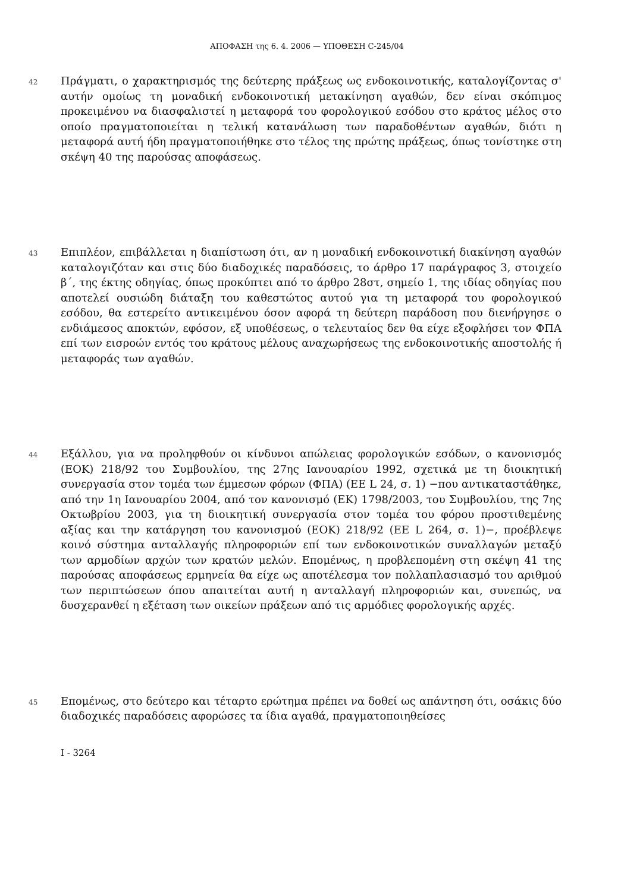ΑΠΟΦΑΣΗ της 6. 4. 2006 — ΥΠΟΘΕΣΗ C-245/04
42
Πράγματι, ο χαρακτηρισμός της δεύτερης πράξεως ως ενδοκοινοτικής, καταλογίζοντας σ' αυτήν ομοίως τη μοναδική ενδοκοινοτική μετακίνηση αγαθών, δεν είναι σκόπιμος προκειμένου να διασφαλιστεί η μεταφορά του φορολογικού εσόδου στο κράτος μέλος στο οποίο πραγματοποιείται η τελική κατανάλωση των παραδοθέντων αγαθών, διότι η μεταφορά αυτή ήδη πραγματοποιήθηκε στο τέλος της πρώτης πράξεως, όπως τονίστηκε στη σκέψη 40 της παρούσας αποφάσεως.
43
Επιπλέον, επιβάλλεται η διαπίστωση ότι, αν η μοναδική ενδοκοινοτική διακίνηση αγαθών καταλογιζόταν και στις δύο διαδοχικές παραδόσεις, το άρθρο 17 παράγραφος 3, στοιχείο β΄, της έκτης οδηγίας, όπως προκύπτει από το άρθρο 28στ, σημείο 1, της ιδίας οδηγίας που αποτελεί ουσιώδη διάταξη του καθεστώτος αυτού για τη μεταφορά του φορολογικού εσόδου, θα εστερείτο αντικειμένου όσον αφορά τη δεύτερη παράδοση που διενήργησε ο ενδιάμεσος αποκτών, εφόσον, εξ υποθέσεως, ο τελευταίος δεν θα είχε εξοφλήσει τον ΦΠΑ επί των εισροών εντός του κράτους μέλους αναχωρήσεως της ενδοκοινοτικής αποστολής ή μεταφοράς των αγαθών.
44
Εξάλλου, για να προληφθούν οι κίνδυνοι απώλειας φορολογικών εσόδων, ο κανονισμός (ΕΟΚ) 218/92 του Συμβουλίου, της 27ης Ιανουαρίου 1992, σχετικά με τη διοικητική συνεργασία στον τομέα των έμμεσων φόρων (ΦΠΑ) (ΕΕ L 24, σ. 1) −που αντικαταστάθηκε, από την 1η Ιανουαρίου 2004, από τον κανονισμό (ΕΚ) 1798/2003, του Συμβουλίου, της 7ης Οκτωβρίου 2003, για τη διοικητική συνεργασία στον τομέα του φόρου προστιθεμένης αξίας και την κατάργηση του κανονισμού (ΕΟΚ) 218/92 (ΕΕ L 264, σ. 1)−, προέβλεψε κοινό σύστημα ανταλλαγής πληροφοριών επί των ενδοκοινοτικών συναλλαγών μεταξύ των αρμοδίων αρχών των κρατών μελών. Επομένως, η προβλεπομένη στη σκέψη 41 της παρούσας αποφάσεως ερμηνεία θα είχε ως αποτέλεσμα τον πολλαπλασιασμό του αριθμού των περιπτώσεων όπου απαιτείται αυτή η ανταλλαγή πληροφοριών και, συνεπώς, να δυσχερανθεί η εξέταση των οικείων πράξεων από τις αρμόδιες φορολογικής αρχές.
45
Επομένως, στο δεύτερο και τέταρτο ερώτημα πρέπει να δοθεί ως απάντηση ότι, οσάκις δύο διαδοχικές παραδόσεις αφορώσες τα ίδια αγαθά, πραγματοποιηθείσες
I - 3264